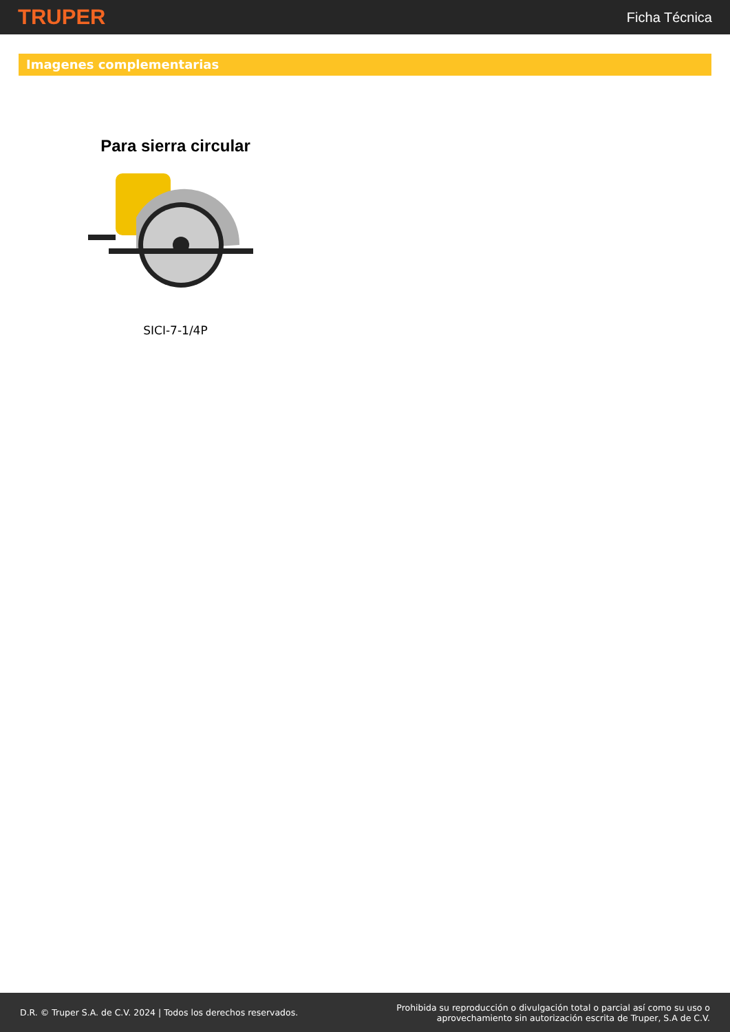TRUPER Ficha Técnica
Imagenes complementarias
Para sierra circular
SICI-7-1/4P
D.R. © Truper S.A. de C.V. 2024 | Todos los derechos reservados. Prohibida su reproducción o divulgación total o parcial así como su uso o
aprovechamiento sin autorización escrita de Truper, S.A de C.V.